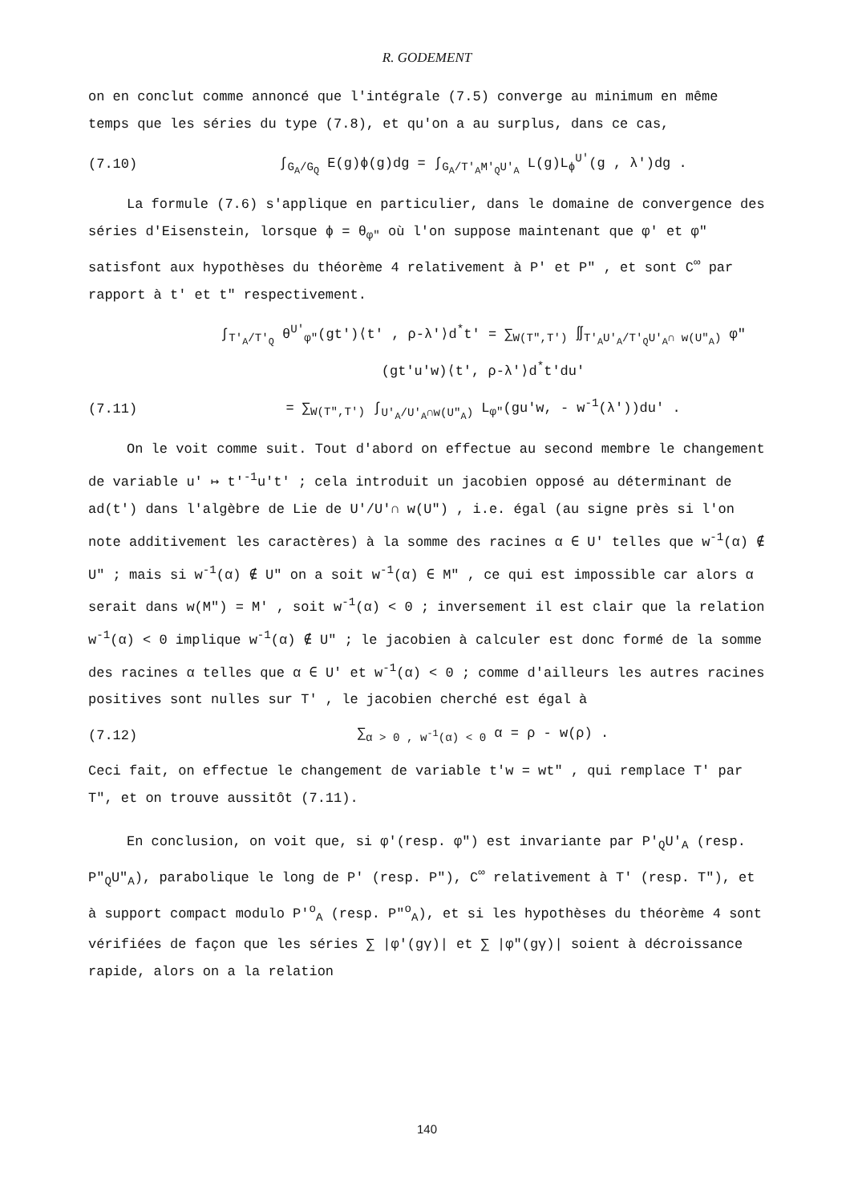R. GODEMENT
on en conclut comme annoncé que l'intégrale (7.5) converge au minimum en même temps que les séries du type (7.8), et qu'on a au surplus, dans ce cas,
(7.10) ∫<sub>G<sub>A</sub>/G<sub>Q</sub></sub> E(g)ϕ(g)dg = ∫<sub>G<sub>A</sub>/T'<sub>A</sub>M'<sub>Q</sub>U'<sub>A</sub></sub> L(g)L<sub>ϕ</sub><sup>U'</sup>(g , λ')dg .
La formule (7.6) s'applique en particulier, dans le domaine de convergence des séries d'Eisenstein, lorsque ϕ = θ<sub>φ"</sub> où l'on suppose maintenant que φ' et φ" satisfont aux hypothèses du théorème 4 relativement à P' et P" , et sont C<sup>∞</sup> par rapport à t' et t" respectivement.
∫<sub>T'<sub>A</sub>/T'<sub>Q</sub></sub> θ<sup>U'</sup><sub>φ"</sub>(gt')⟨t' , ρ-λ'⟩d<sup>*</sup>t' = ∑<sub>W(T",T')</sub> ∬<sub>T'<sub>A</sub>U'<sub>A</sub>/T'<sub>Q</sub>U'<sub>A</sub>∩ w(U"<sub>A</sub>)</sub> φ"(gt'u'w)⟨t', ρ-λ'⟩d<sup>*</sup>t'du'
(7.11) = ∑<sub>W(T",T')</sub> ∫<sub>U'<sub>A</sub>/U'<sub>A</sub>∩w(U"<sub>A</sub>)</sub> L<sub>φ"</sub>(gu'w, - w<sup>-1</sup>(λ'))du' .
On le voit comme suit. Tout d'abord on effectue au second membre le changement de variable u' ↦ t'<sup>-1</sup>u't' ; cela introduit un jacobien opposé au déterminant de ad(t') dans l'algèbre de Lie de U'/U'∩ w(U") , i.e. égal (au signe près si l'on note additivement les caractères) à la somme des racines α ∈ U' telles que w<sup>-1</sup>(α) ∉ U" ; mais si w<sup>-1</sup>(α) ∉ U" on a soit w<sup>-1</sup>(α) ∈ M" , ce qui est impossible car alors α serait dans w(M") = M' , soit w<sup>-1</sup>(α) < 0 ; inversement il est clair que la relation w<sup>-1</sup>(α) < 0 implique w<sup>-1</sup>(α) ∉ U" ; le jacobien à calculer est donc formé de la somme des racines α telles que α ∈ U' et w<sup>-1</sup>(α) < 0 ; comme d'ailleurs les autres racines positives sont nulles sur T' , le jacobien cherché est égal à
(7.12) ∑<sub>α > 0 , w<sup>-1</sup>(α) < 0</sub> α = ρ - w(ρ) .
Ceci fait, on effectue le changement de variable t'w = wt" , qui remplace T' par T", et on trouve aussitôt (7.11).
En conclusion, on voit que, si φ'(resp. φ") est invariante par P'<sub>Q</sub>U'<sub>A</sub> (resp. P"<sub>Q</sub>U"<sub>A</sub>), parabolique le long de P' (resp. P"), C<sup>∞</sup> relativement à T' (resp. T"), et à support compact modulo P'<sup>o</sup><sub>A</sub> (resp. P"<sup>o</sup><sub>A</sub>), et si les hypothèses du théorème 4 sont vérifiées de façon que les séries ∑ |φ'(gγ)| et ∑ |φ"(gγ)| soient à décroissance rapide, alors on a la relation
140